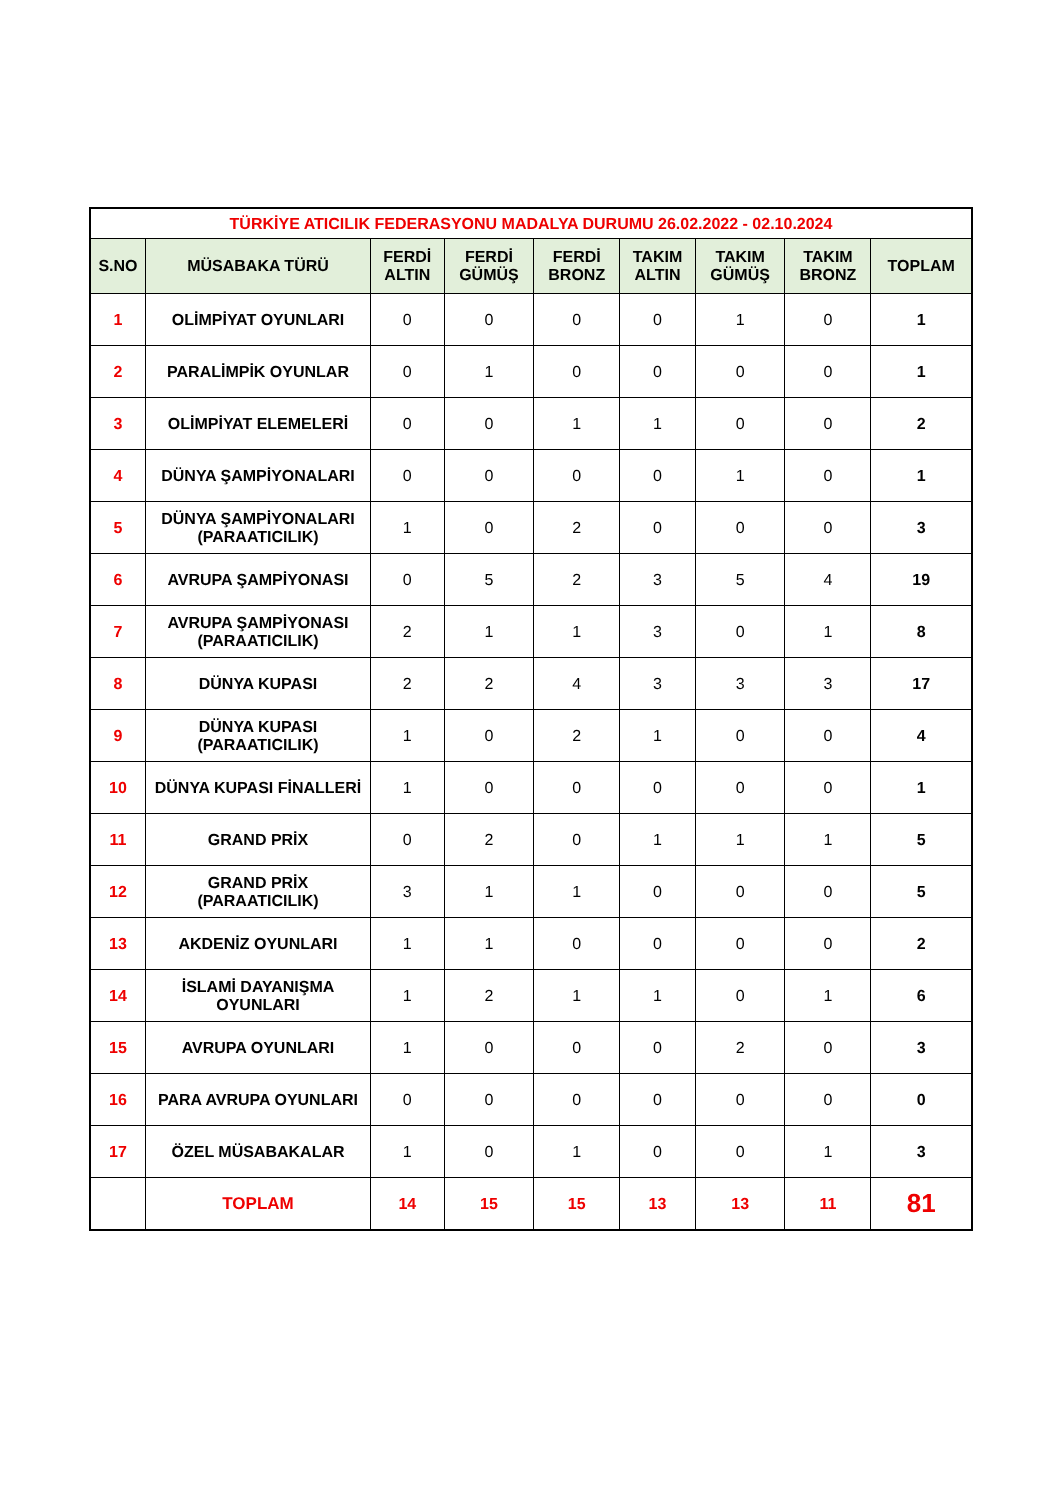| TÜRKİYE ATICILIK FEDERASYONU MADALYA DURUMU 26.02.2022 - 02.10.2024 | | | | | | | | |
| S.NO | MÜSABAKA TÜRÜ | FERDİ ALTIN | FERDİ GÜMÜŞ | FERDİ BRONZ | TAKIM ALTIN | TAKIM GÜMÜŞ | TAKIM BRONZ | TOPLAM |
| 1 | OLİMPİYAT OYUNLARI | 0 | 0 | 0 | 0 | 1 | 0 | 1 |
| 2 | PARALİMPİK OYUNLAR | 0 | 1 | 0 | 0 | 0 | 0 | 1 |
| 3 | OLİMPİYAT ELEMELERİ | 0 | 0 | 1 | 1 | 0 | 0 | 2 |
| 4 | DÜNYA ŞAMPİYONALARI | 0 | 0 | 0 | 0 | 1 | 0 | 1 |
| 5 | DÜNYA ŞAMPİYONALARI (PARAATICILIK) | 1 | 0 | 2 | 0 | 0 | 0 | 3 |
| 6 | AVRUPA ŞAMPİYONASI | 0 | 5 | 2 | 3 | 5 | 4 | 19 |
| 7 | AVRUPA ŞAMPİYONASI (PARAATICILIK) | 2 | 1 | 1 | 3 | 0 | 1 | 8 |
| 8 | DÜNYA KUPASI | 2 | 2 | 4 | 3 | 3 | 3 | 17 |
| 9 | DÜNYA KUPASI (PARAATICILIK) | 1 | 0 | 2 | 1 | 0 | 0 | 4 |
| 10 | DÜNYA KUPASI FİNALLERİ | 1 | 0 | 0 | 0 | 0 | 0 | 1 |
| 11 | GRAND PRİX | 0 | 2 | 0 | 1 | 1 | 1 | 5 |
| 12 | GRAND PRİX (PARAATICILIK) | 3 | 1 | 1 | 0 | 0 | 0 | 5 |
| 13 | AKDENİZ OYUNLARI | 1 | 1 | 0 | 0 | 0 | 0 | 2 |
| 14 | İSLAMİ DAYANIŞMA OYUNLARI | 1 | 2 | 1 | 1 | 0 | 1 | 6 |
| 15 | AVRUPA OYUNLARI | 1 | 0 | 0 | 0 | 2 | 0 | 3 |
| 16 | PARA AVRUPA OYUNLARI | 0 | 0 | 0 | 0 | 0 | 0 | 0 |
| 17 | ÖZEL MÜSABAKALAR | 1 | 0 | 1 | 0 | 0 | 1 | 3 |
| | TOPLAM | 14 | 15 | 15 | 13 | 13 | 11 | 81 |